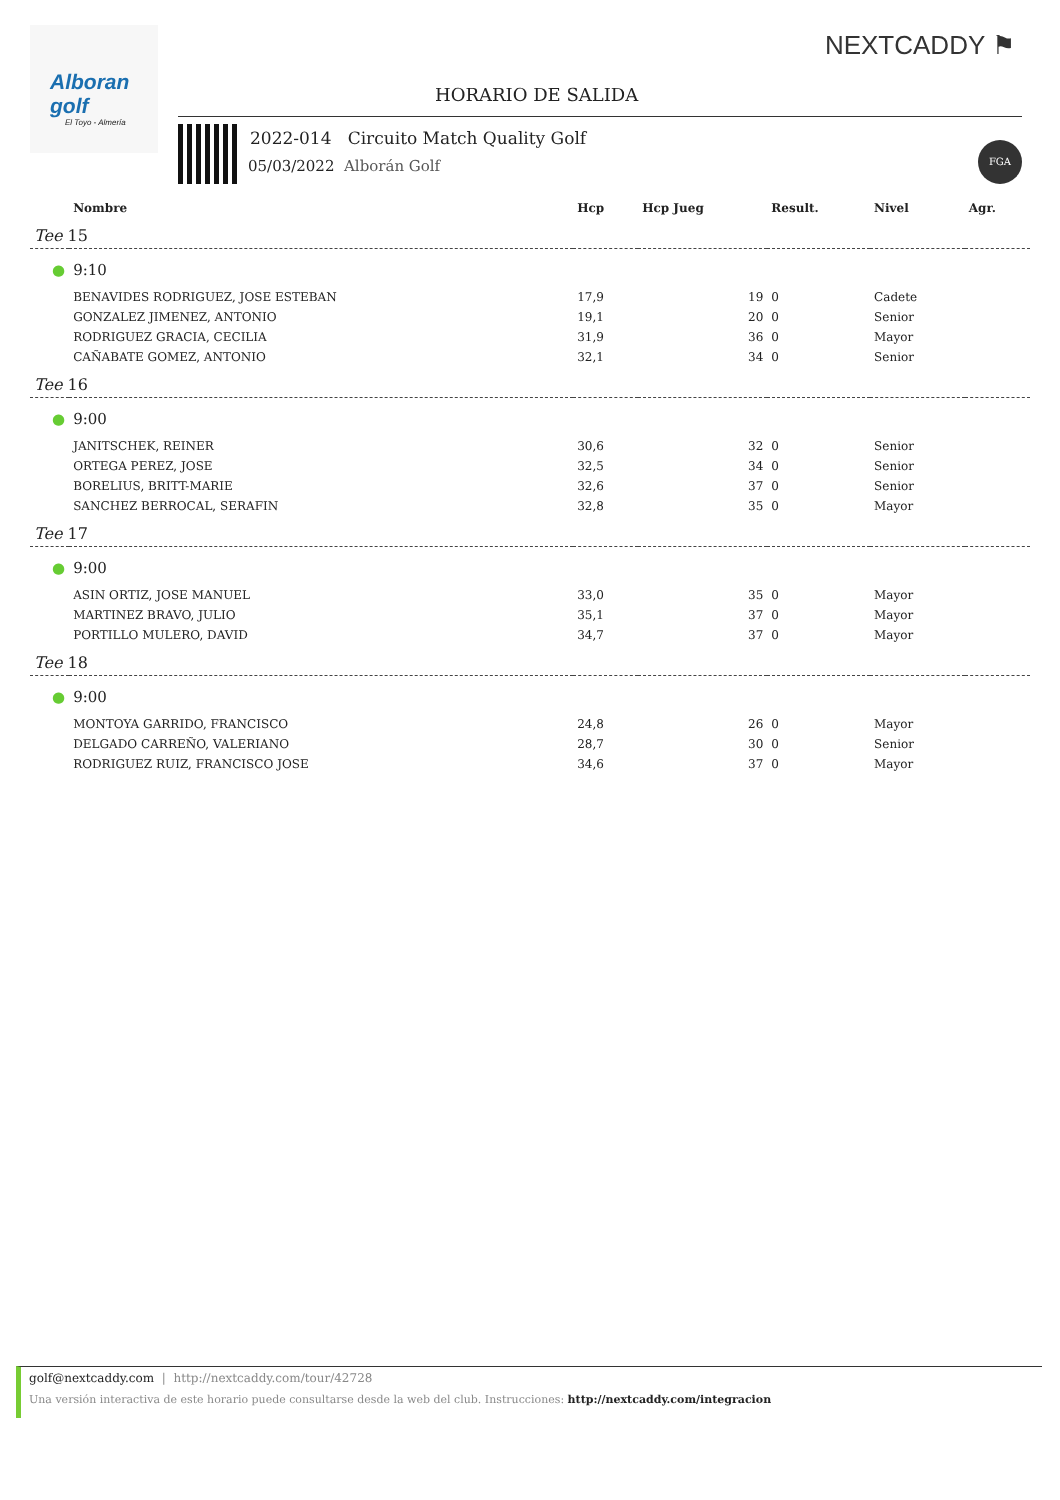Alboran golf
El Toyo - Almería
NEXTCADDY ⚑
HORARIO DE SALIDA
2022-014 Circuito Match Quality Golf
05/03/2022 Alborán Golf
FGA
| | Nombre | Hcp | Hcp Jueg | Result. | Nivel | Agr. |
| --- | --- | --- | --- | --- | --- | --- |
| Tee 15 | | | | | | |
| ● | 9:10 | | | | | |
| | BENAVIDES RODRIGUEZ, JOSE ESTEBAN | 17,9 | 19 | 0 | Cadete | |
| | GONZALEZ JIMENEZ, ANTONIO | 19,1 | 20 | 0 | Senior | |
| | RODRIGUEZ GRACIA, CECILIA | 31,9 | 36 | 0 | Mayor | |
| | CAÑABATE GOMEZ, ANTONIO | 32,1 | 34 | 0 | Senior | |
| Tee 16 | | | | | | |
| ● | 9:00 | | | | | |
| | JANITSCHEK, REINER | 30,6 | 32 | 0 | Senior | |
| | ORTEGA PEREZ, JOSE | 32,5 | 34 | 0 | Senior | |
| | BORELIUS, BRITT-MARIE | 32,6 | 37 | 0 | Senior | |
| | SANCHEZ BERROCAL, SERAFIN | 32,8 | 35 | 0 | Mayor | |
| Tee 17 | | | | | | |
| ● | 9:00 | | | | | |
| | ASIN ORTIZ, JOSE MANUEL | 33,0 | 35 | 0 | Mayor | |
| | MARTINEZ BRAVO, JULIO | 35,1 | 37 | 0 | Mayor | |
| | PORTILLO MULERO, DAVID | 34,7 | 37 | 0 | Mayor | |
| Tee 18 | | | | | | |
| ● | 9:00 | | | | | |
| | MONTOYA GARRIDO, FRANCISCO | 24,8 | 26 | 0 | Mayor | |
| | DELGADO CARREÑO, VALERIANO | 28,7 | 30 | 0 | Senior | |
| | RODRIGUEZ RUIZ, FRANCISCO JOSE | 34,6 | 37 | 0 | Mayor | |
golf@nextcaddy.com | http://nextcaddy.com/tour/42728
Una versión interactiva de este horario puede consultarse desde la web del club. Instrucciones: http://nextcaddy.com/integracion